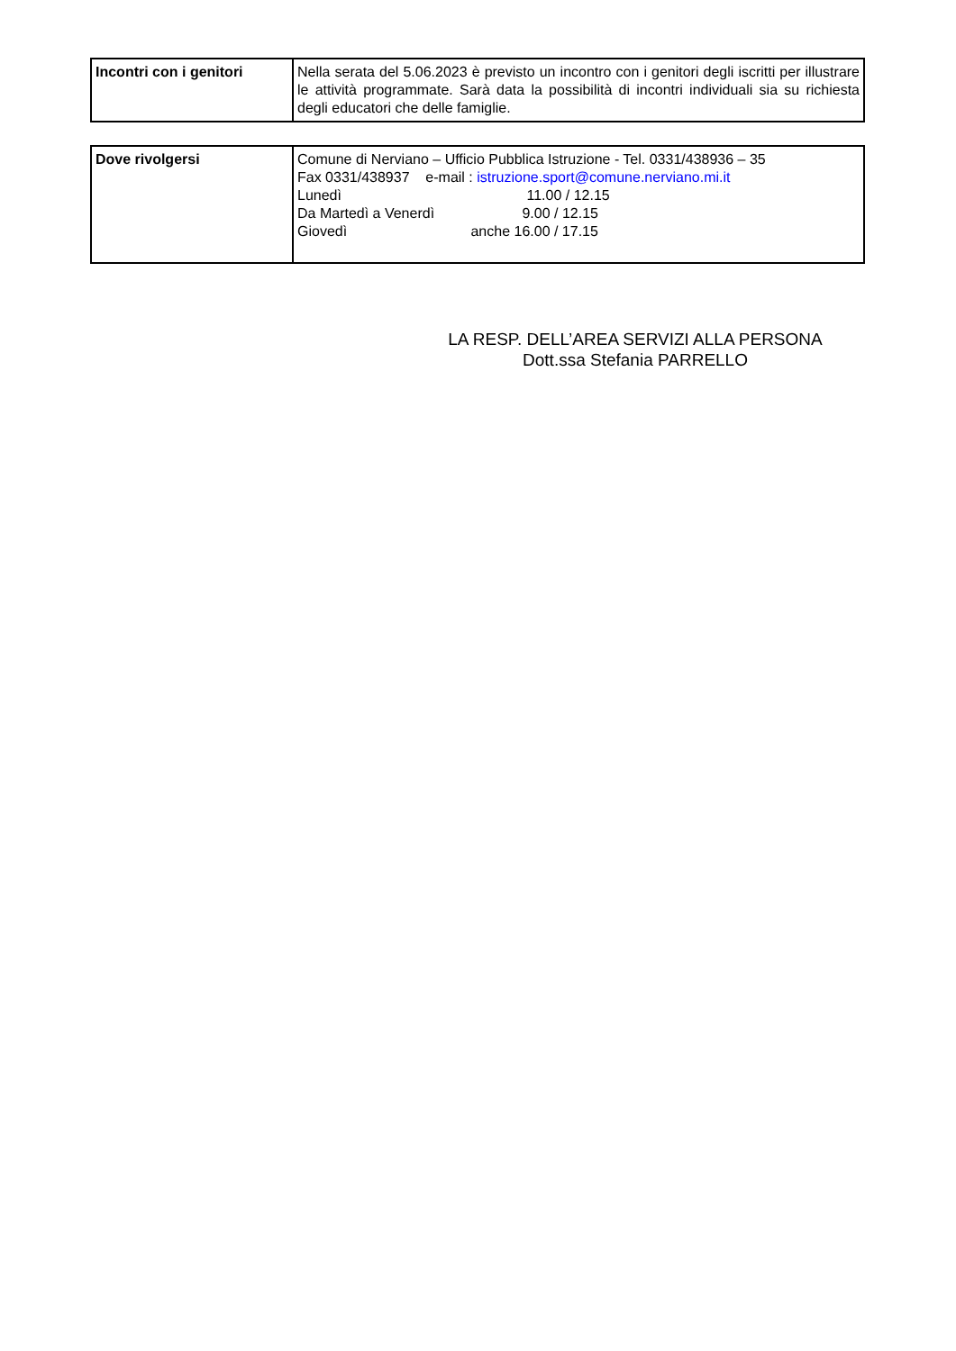| Incontri con i genitori | Nella serata del 5.06.2023 è previsto un incontro con i genitori degli iscritti per illustrare le attività programmate. Sarà data la possibilità di incontri individuali sia su richiesta degli educatori che delle famiglie. |
| Dove rivolgersi | Comune di Nerviano – Ufficio Pubblica Istruzione - Tel. 0331/438936 – 35 Fax 0331/438937 e-mail : istruzione.sport@comune.nerviano.mi.it Lunedì 11.00 / 12.15 Da Martedì a Venerdì 9.00 / 12.15 Giovedì anche 16.00 / 17.15 |
LA RESP. DELL’AREA SERVIZI ALLA PERSONA
Dott.ssa Stefania PARRELLO